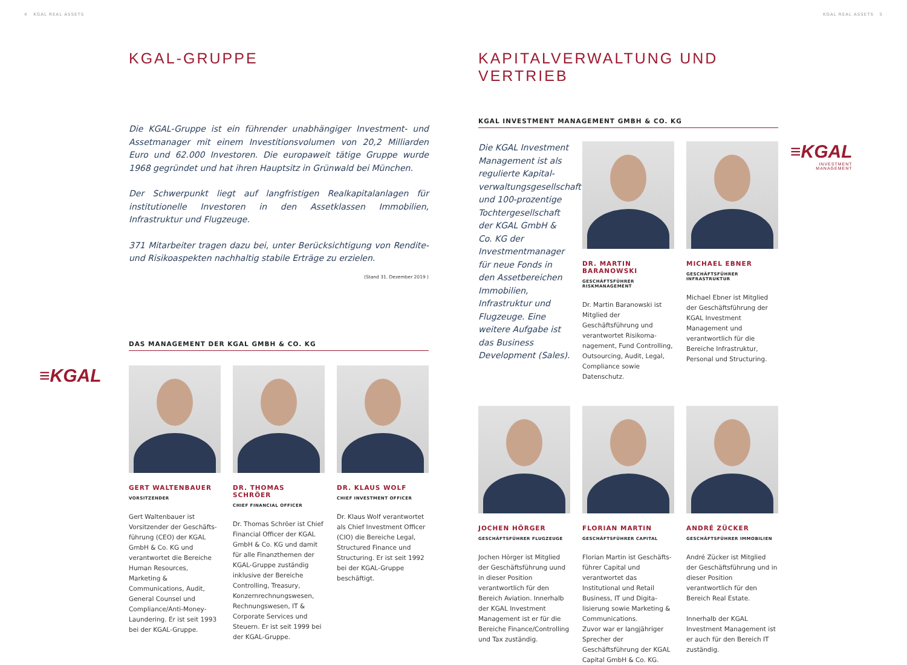4 KGAL REAL ASSETS
KGAL-GRUPPE
Die KGAL-Gruppe ist ein führender unabhängiger Investment- und Assetmanager mit einem Investitionsvolumen von 20,2 Milliarden Euro und 62.000 Investoren. Die europaweit tätige Gruppe wurde 1968 gegründet und hat ihren Hauptsitz in Grünwald bei München.
Der Schwerpunkt liegt auf langfristigen Realkapitalanlagen für institutionelle Investoren in den Assetklassen Immobilien, Infrastruktur und Flugzeuge.
371 Mitarbeiter tragen dazu bei, unter Berücksichtigung von Rendite- und Risikoaspekten nachhaltig stabile Erträge zu erzielen.
(Stand 31. Dezember 2019 )
DAS MANAGEMENT DER KGAL GMBH & CO. KG
≡KGAL
GERT WALTENBAUER
VORSITZENDER
Gert Waltenbauer ist Vorsitzender der Geschäfts­führung (CEO) der KGAL GmbH & Co. KG und verantwortet die Bereiche Human Resources, Marketing & Communications, Audit, General Counsel und Compliance/Anti-Money-Laundering. Er ist seit 1993 bei der KGAL-Gruppe.
DR. THOMAS SCHRÖER
CHIEF FINANCIAL OFFICER
Dr. Thomas Schröer ist Chief Financial Officer der KGAL GmbH & Co. KG und damit für alle Finanzthemen der KGAL-Gruppe zuständig inklusive der Bereiche Controlling, Treasury, Konzern­rechnungswesen, Rechnungs­wesen, IT & Corporate Services und Steuern. Er ist seit 1999 bei der KGAL-Gruppe.
DR. KLAUS WOLF
CHIEF INVESTMENT OFFICER
Dr. Klaus Wolf verantwor­tet als Chief Investment Officer (CIO) die Bereiche Legal, Structured Finance und Structuring. Er ist seit 1992 bei der KGAL-Gruppe beschäftigt.
KGAL REAL ASSETS 5
KAPITALVERWALTUNG UND VERTRIEB
KGAL INVESTMENT MANAGEMENT GMBH & CO. KG
Die KGAL Investment Management ist als regulierte Kapital­verwaltungsgesellschaft und 100-prozentige Tochtergesellschaft der KGAL GmbH & Co. KG der Investmentmanager für neue Fonds in den Assetbereichen Immobi­lien, Infrastruktur und Flugzeuge. Eine weitere Aufgabe ist das Business Development (Sales).
DR. MARTIN BARANOWSKI
GESCHÄFTSFÜHRER RISKMANAGEMENT
Dr. Martin Baranowski ist Mitglied der Geschäftsführung und verantwortet Risikoma­nagement, Fund Controlling, Outsourcing, Audit, Legal, Com­pliance sowie Datenschutz.
MICHAEL EBNER
GESCHÄFTSFÜHRER INFRASTRUKTUR
Michael Ebner ist Mitglied der Geschäftsführung der KGAL Investment Management und verantwortlich für die Bereiche Infrastruktur, Personal und Structuring.
≡KGAL
INVESTMENT MANAGEMENT
JOCHEN HÖRGER
GESCHÄFTSFÜHRER FLUGZEUGE
Jochen Hörger ist Mitglied der Geschäftsführung uund in dieser Position verantwortlich für den Bereich Aviation. Inner­halb der KGAL Investment Management ist er für die Bereiche Finance/Control­ling und Tax zuständig.
FLORIAN MARTIN
GESCHÄFTSFÜHRER CAPITAL
Florian Martin ist Geschäfts­führer Capital und verantwor­tet das Institutional und Retail Business, IT und Digita­lisierung sowie Marketing & Communications.
Zuvor war er langjähriger Spre­cher der Geschäftsführung der KGAL Capital GmbH & Co. KG.
ANDRÉ ZÜCKER
GESCHÄFTSFÜHRER IMMOBILIEN
André Zücker ist Mitglied der Geschäftsführung und in dieser Position verantwortlich für den Bereich Real Estate.
Innerhalb der KGAL Investment Management ist er auch für den Bereich IT zuständig.